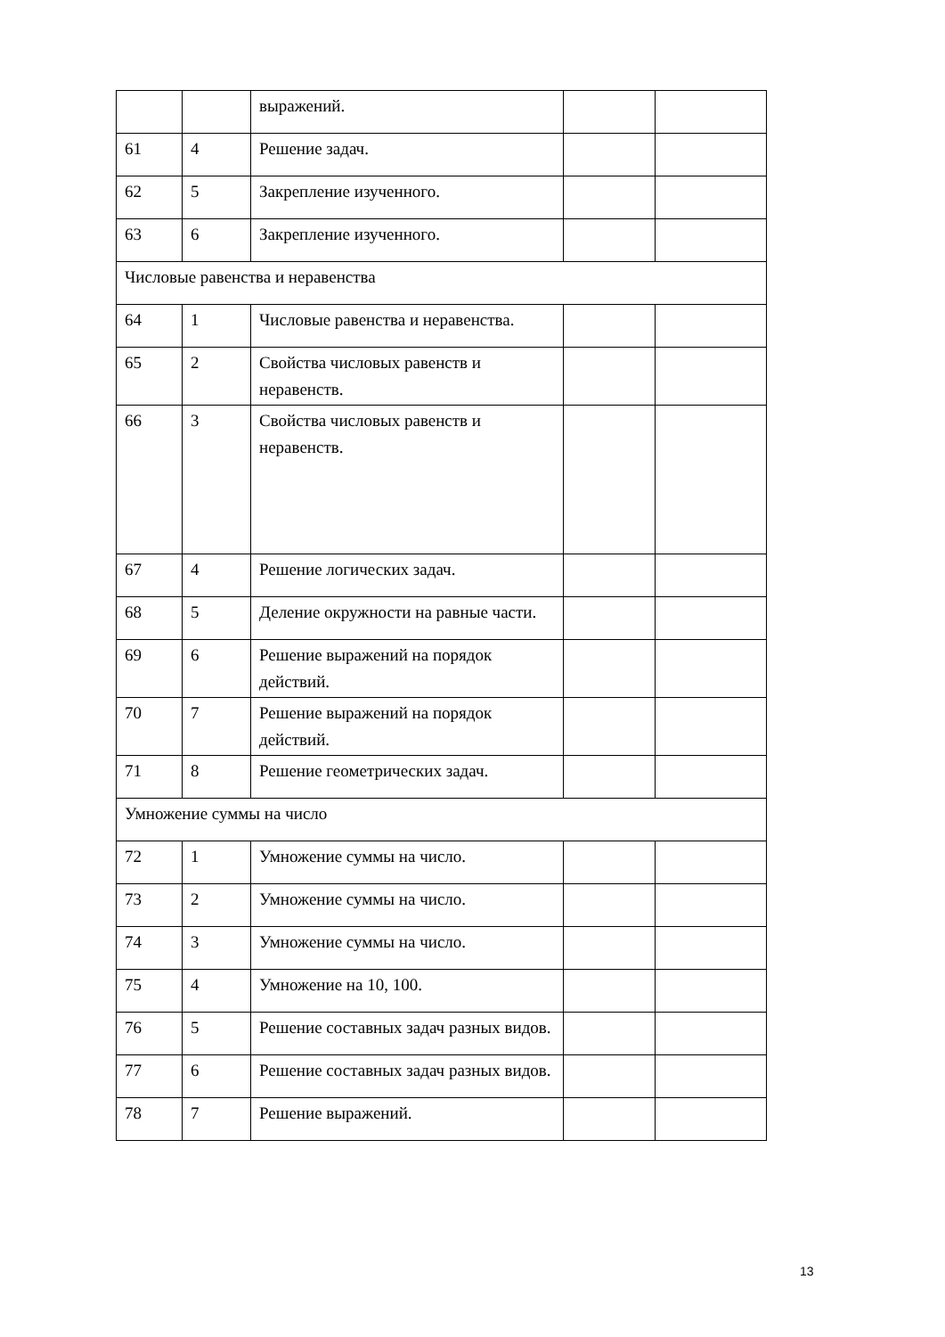| | | выражений. | | |
| 61 | 4 | Решение задач. | | |
| 62 | 5 | Закрепление изученного. | | |
| 63 | 6 | Закрепление изученного. | | |
| Числовые равенства и неравенства | | | | |
| 64 | 1 | Числовые равенства и неравенства. | | |
| 65 | 2 | Свойства числовых равенств и неравенств. | | |
| 66 | 3 | Свойства числовых равенств и неравенств. | | |
| 67 | 4 | Решение логических задач. | | |
| 68 | 5 | Деление окружности на равные части. | | |
| 69 | 6 | Решение выражений на порядок действий. | | |
| 70 | 7 | Решение выражений на порядок действий. | | |
| 71 | 8 | Решение геометрических задач. | | |
| Умножение суммы на число | | | | |
| 72 | 1 | Умножение суммы на число. | | |
| 73 | 2 | Умножение суммы на число. | | |
| 74 | 3 | Умножение суммы на число. | | |
| 75 | 4 | Умножение на 10, 100. | | |
| 76 | 5 | Решение составных задач разных видов. | | |
| 77 | 6 | Решение составных задач разных видов. | | |
| 78 | 7 | Решение выражений. | | |
13